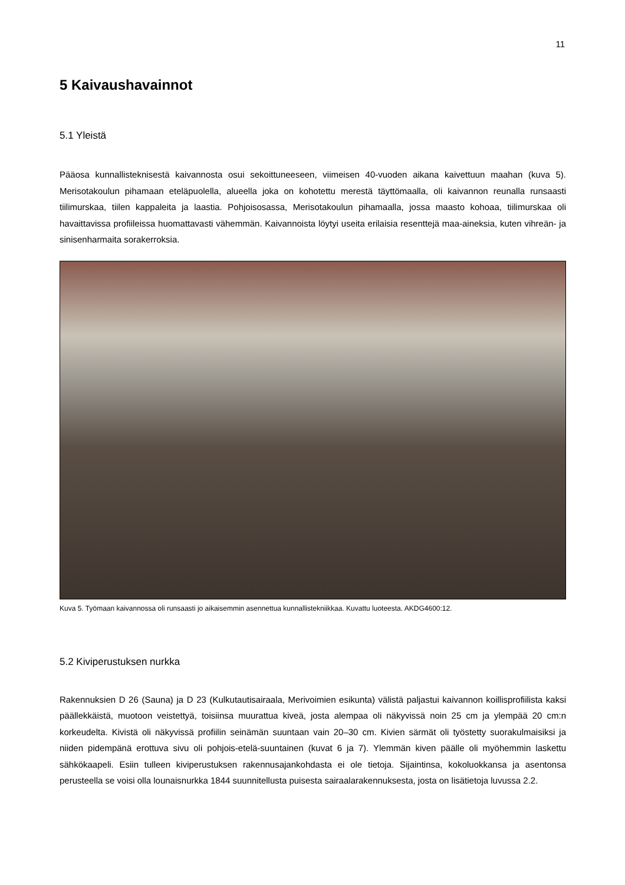11
5 Kaivaushavainnot
5.1 Yleistä
Pääosa kunnallisteknisestä kaivannosta osui sekoittuneeseen, viimeisen 40-vuoden aikana kaivettuun maahan (kuva 5). Merisotakoulun pihamaan eteläpuolella, alueella joka on kohotettu merestä täyttömaalla, oli kaivannon reunalla runsaasti tiilimurskaa, tiilen kappaleita ja laastia. Pohjoisosassa, Merisotakoulun pihamaalla, jossa maasto kohoaa, tiilimurskaa oli havaittavissa profiileissa huomattavasti vähemmän. Kaivannoista löytyi useita erilaisia resenttejä maa-aineksia, kuten vihreän- ja sinisenharmaita sorakerroksia.
Kuva 5. Työmaan kaivannossa oli runsaasti jo aikaisemmin asennettua kunnallistekniikkaa. Kuvattu luoteesta. AKDG4600:12.
5.2 Kiviperustuksen nurkka
Rakennuksien D 26 (Sauna) ja D 23 (Kulkutautisairaala, Merivoimien esikunta) välistä paljastui kaivannon koillisprofiilista kaksi päällekkäistä, muotoon veistettyä, toisiinsa muurattua kiveä, josta alempaa oli näkyvissä noin 25 cm ja ylempää 20 cm:n korkeudelta. Kivistä oli näkyvissä profiilin seinämän suuntaan vain 20–30 cm. Kivien särmät oli työstetty suorakulmaisiksi ja niiden pidempänä erottuva sivu oli pohjois-etelä-suuntainen (kuvat 6 ja 7). Ylemmän kiven päälle oli myöhemmin laskettu sähkökaapeli. Esiin tulleen kiviperustuksen rakennusajankohdasta ei ole tietoja. Sijaintinsa, kokoluokkansa ja asentonsa perusteella se voisi olla lounaisnurkka 1844 suunnitellusta puisesta sairaalarakennuksesta, josta on lisätietoja luvussa 2.2.